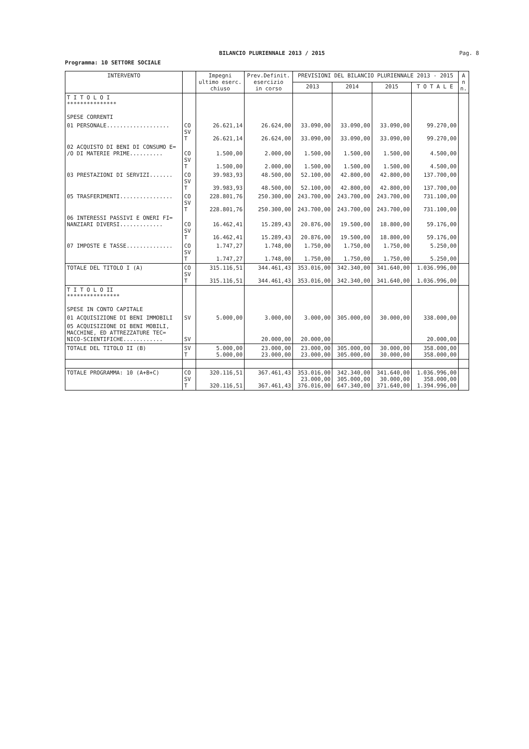BILANCIO PLURIENNALE 2013 / 2015
Pag. 8
Programma: 10 SETTORE SOCIALE
| INTERVENTO | | Impegni ultimo eserc. chiuso | Prev.Definit. esercizio in corso | PREVISIONI DEL BILANCIO PLURIENNALE 2013 - 2015 | | | | A n n. |
| --- | --- | --- | --- | --- | --- | --- | --- | --- |
| | | | | 2013 | 2014 | 2015 | T O T A L E | |
| T I T O L O I *************** SPESE CORRENTI | | | | | | | | |
| 01 PERSONALE................... | CO SV T | 26.621,14 26.621,14 | 26.624,00 26.624,00 | 33.090,00 33.090,00 | 33.090,00 33.090,00 | 33.090,00 33.090,00 | 99.270,00 99.270,00 | |
| 02 ACQUISTO DI BENI DI CONSUMO E= /O DI MATERIE PRIME.......... | CO SV T | 1.500,00 1.500,00 | 2.000,00 2.000,00 | 1.500,00 1.500,00 | 1.500,00 1.500,00 | 1.500,00 1.500,00 | 4.500,00 4.500,00 | |
| 03 PRESTAZIONI DI SERVIZI....... | CO SV T | 39.983,93 39.983,93 | 48.500,00 48.500,00 | 52.100,00 52.100,00 | 42.800,00 42.800,00 | 42.800,00 42.800,00 | 137.700,00 137.700,00 | |
| 05 TRASFERIMENTI................ | CO SV T | 228.801,76 228.801,76 | 250.300,00 250.300,00 | 243.700,00 243.700,00 | 243.700,00 243.700,00 | 243.700,00 243.700,00 | 731.100,00 731.100,00 | |
| 06 INTERESSI PASSIVI E ONERI FI= NANZIARI DIVERSI............. | CO SV T | 16.462,41 16.462,41 | 15.289,43 15.289,43 | 20.876,00 20.876,00 | 19.500,00 19.500,00 | 18.800,00 18.800,00 | 59.176,00 59.176,00 | |
| 07 IMPOSTE E TASSE.............. | CO SV T | 1.747,27 1.747,27 | 1.748,00 1.748,00 | 1.750,00 1.750,00 | 1.750,00 1.750,00 | 1.750,00 1.750,00 | 5.250,00 5.250,00 | |
| TOTALE DEL TITOLO I (A) | CO SV T | 315.116,51 315.116,51 | 344.461,43 344.461,43 | 353.016,00 353.016,00 | 342.340,00 342.340,00 | 341.640,00 341.640,00 | 1.036.996,00 1.036.996,00 | |
| T I T O L O II **************** SPESE IN CONTO CAPITALE | | | | | | | | |
| 01 ACQUISIZIONE DI BENI IMMOBILI | SV | 5.000,00 | 3.000,00 | 3.000,00 | 305.000,00 | 30.000,00 | 338.000,00 | |
| 05 ACQUISIZIONE DI BENI MOBILI, MACCHINE, ED ATTREZZATURE TEC= NICO-SCIENTIFICHE............ | SV | | 20.000,00 | 20.000,00 | | | 20.000,00 | |
| TOTALE DEL TITOLO II (B) | SV T | 5.000,00 5.000,00 | 23.000,00 23.000,00 | 23.000,00 23.000,00 | 305.000,00 305.000,00 | 30.000,00 30.000,00 | 358.000,00 358.000,00 | |
| TOTALE PROGRAMMA: 10 (A+B+C) | CO SV T | 320.116,51 320.116,51 | 367.461,43 367.461,43 | 353.016,00 23.000,00 376.016,00 | 342.340,00 305.000,00 647.340,00 | 341.640,00 30.000,00 371.640,00 | 1.036.996,00 358.000,00 1.394.996,00 | |